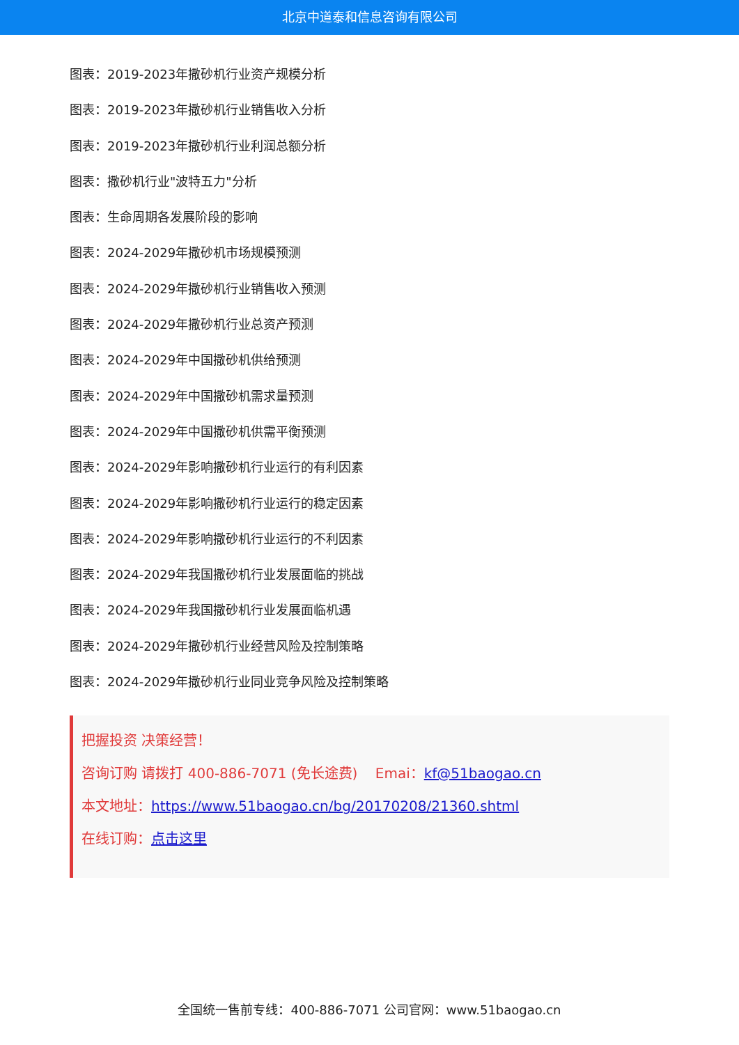北京中道泰和信息咨询有限公司
图表：2019-2023年撒砂机行业资产规模分析
图表：2019-2023年撒砂机行业销售收入分析
图表：2019-2023年撒砂机行业利润总额分析
图表：撒砂机行业"波特五力"分析
图表：生命周期各发展阶段的影响
图表：2024-2029年撒砂机市场规模预测
图表：2024-2029年撒砂机行业销售收入预测
图表：2024-2029年撒砂机行业总资产预测
图表：2024-2029年中国撒砂机供给预测
图表：2024-2029年中国撒砂机需求量预测
图表：2024-2029年中国撒砂机供需平衡预测
图表：2024-2029年影响撒砂机行业运行的有利因素
图表：2024-2029年影响撒砂机行业运行的稳定因素
图表：2024-2029年影响撒砂机行业运行的不利因素
图表：2024-2029年我国撒砂机行业发展面临的挑战
图表：2024-2029年我国撒砂机行业发展面临机遇
图表：2024-2029年撒砂机行业经营风险及控制策略
图表：2024-2029年撒砂机行业同业竞争风险及控制策略
把握投资 决策经营！
咨询订购 请拨打 400-886-7071 (免长途费) Emai：kf@51baogao.cn
本文地址：https://www.51baogao.cn/bg/20170208/21360.shtml
在线订购：点击这里
全国统一售前专线：400-886-7071 公司官网：www.51baogao.cn